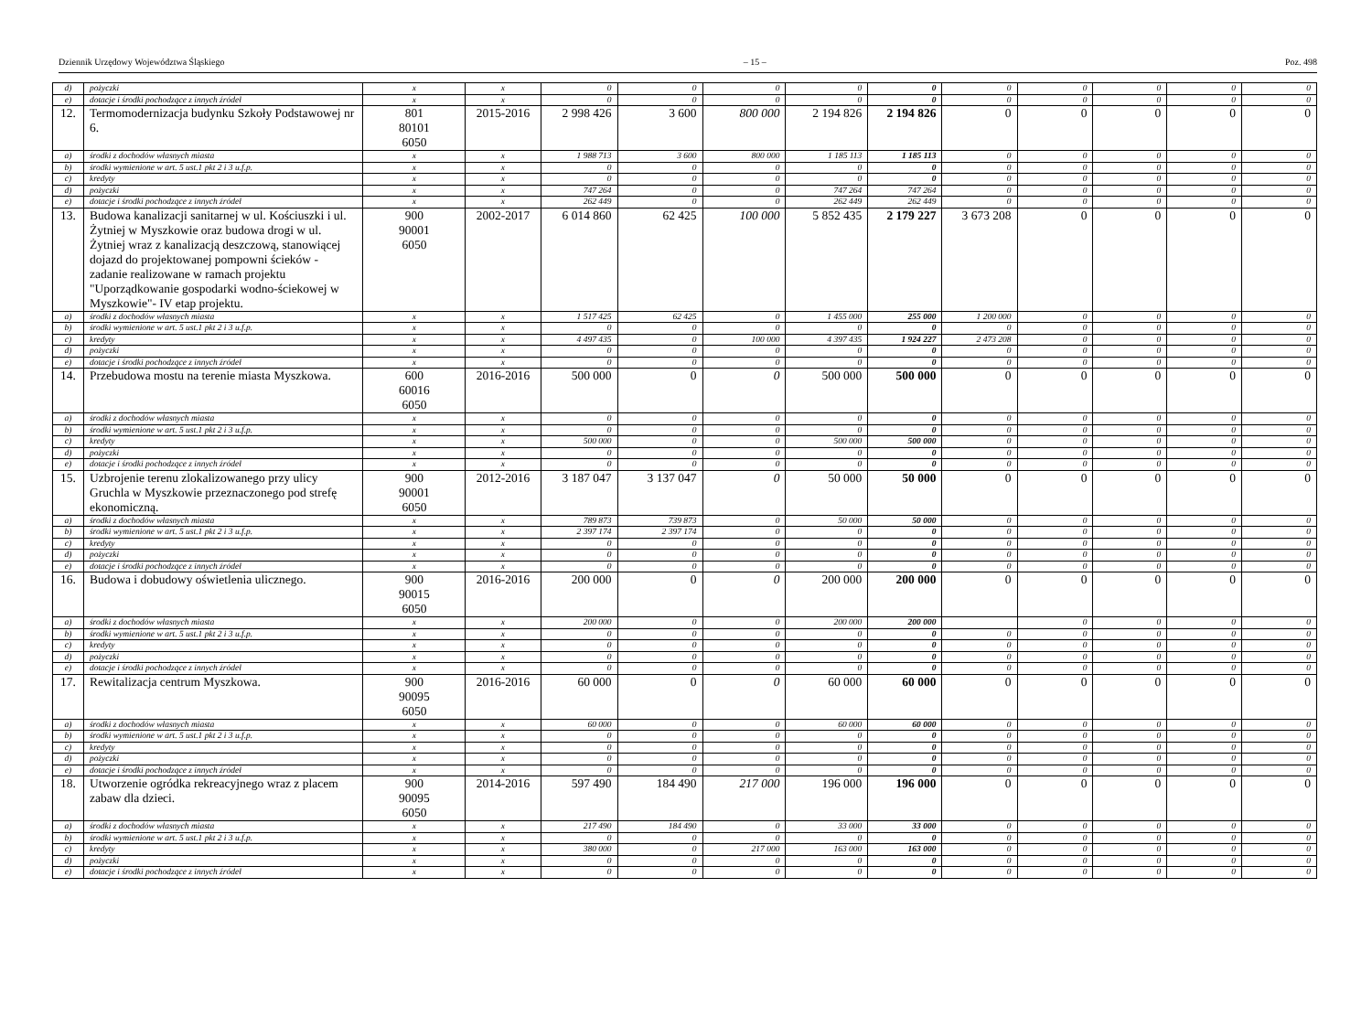Dziennik Urzędowy Województwa Śląskiego – 15 – Poz. 498
| d) | pożyczki | x | x | 0 | 0 | 0 | 0 | 0 | 0 | 0 | 0 | 0 | 0 |
| e) | dotacje i środki pochodzące z innych źródeł | x | x | 0 | 0 | 0 | 0 | 0 | 0 | 0 | 0 | 0 | 0 |
| 12. | Termomodernizacja budynku Szkoły Podstawowej nr 6. | 801 80101 6050 | 2015-2016 | 2 998 426 | 3 600 | 800 000 | 2 194 826 | 2 194 826 | 0 | 0 | 0 | 0 | 0 |
| a) | środki z dochodów własnych miasta | x | x | 1 988 713 | 3 600 | 800 000 | 1 185 113 | 1 185 113 | 0 | 0 | 0 | 0 | 0 |
| b) | środki wymienione w art. 5 ust.1 pkt 2 i 3 u.f.p. | x | x | 0 | 0 | 0 | 0 | 0 | 0 | 0 | 0 | 0 | 0 |
| c) | kredyty | x | x | 0 | 0 | 0 | 0 | 0 | 0 | 0 | 0 | 0 | 0 |
| d) | pożyczki | x | x | 747 264 | 0 | 0 | 747 264 | 747 264 | 0 | 0 | 0 | 0 | 0 |
| e) | dotacje i środki pochodzące z innych źródeł | x | x | 262 449 | 0 | 0 | 262 449 | 262 449 | 0 | 0 | 0 | 0 | 0 |
| 13. | Budowa kanalizacji sanitarnej w ul. Kościuszki i ul. Żytniej w Myszkowie oraz budowa drogi w ul. Żytniej wraz z kanalizacją deszczową, stanowiącej dojazd do projektowanej pompowni ścieków - zadanie realizowane w ramach projektu "Uporządkowanie gospodarki wodno-ściekowej w Myszkowie"- IV etap projektu. | 900 90001 6050 | 2002-2017 | 6 014 860 | 62 425 | 100 000 | 5 852 435 | 2 179 227 | 3 673 208 | 0 | 0 | 0 | 0 |
| a) | środki z dochodów własnych miasta | x | x | 1 517 425 | 62 425 | 0 | 1 455 000 | 255 000 | 1 200 000 | 0 | 0 | 0 | 0 |
| b) | środki wymienione w art. 5 ust.1 pkt 2 i 3 u.f.p. | x | x | 0 | 0 | 0 | 0 | 0 | 0 | 0 | 0 | 0 | 0 |
| c) | kredyty | x | x | 4 497 435 | 0 | 100 000 | 4 397 435 | 1 924 227 | 2 473 208 | 0 | 0 | 0 | 0 |
| d) | pożyczki | x | x | 0 | 0 | 0 | 0 | 0 | 0 | 0 | 0 | 0 | 0 |
| e) | dotacje i środki pochodzące z innych źródeł | x | x | 0 | 0 | 0 | 0 | 0 | 0 | 0 | 0 | 0 | 0 |
| 14. | Przebudowa mostu na terenie miasta Myszkowa. | 600 60016 6050 | 2016-2016 | 500 000 | 0 | 0 | 500 000 | 500 000 | 0 | 0 | 0 | 0 | 0 |
| a) | środki z dochodów własnych miasta | x | x | 0 | 0 | 0 | 0 | 0 | 0 | 0 | 0 | 0 | 0 |
| b) | środki wymienione w art. 5 ust.1 pkt 2 i 3 u.f.p. | x | x | 0 | 0 | 0 | 0 | 0 | 0 | 0 | 0 | 0 | 0 |
| c) | kredyty | x | x | 500 000 | 0 | 0 | 500 000 | 500 000 | 0 | 0 | 0 | 0 | 0 |
| d) | pożyczki | x | x | 0 | 0 | 0 | 0 | 0 | 0 | 0 | 0 | 0 | 0 |
| e) | dotacje i środki pochodzące z innych źródeł | x | x | 0 | 0 | 0 | 0 | 0 | 0 | 0 | 0 | 0 | 0 |
| 15. | Uzbrojenie terenu zlokalizowanego przy ulicy Gruchla w Myszkowie przeznaczonego pod strefę ekonomiczną. | 900 90001 6050 | 2012-2016 | 3 187 047 | 3 137 047 | 0 | 50 000 | 50 000 | 0 | 0 | 0 | 0 | 0 |
| a) | środki z dochodów własnych miasta | x | x | 789 873 | 739 873 | 0 | 50 000 | 50 000 | 0 | 0 | 0 | 0 | 0 |
| b) | środki wymienione w art. 5 ust.1 pkt 2 i 3 u.f.p. | x | x | 2 397 174 | 2 397 174 | 0 | 0 | 0 | 0 | 0 | 0 | 0 | 0 |
| c) | kredyty | x | x | 0 | 0 | 0 | 0 | 0 | 0 | 0 | 0 | 0 | 0 |
| d) | pożyczki | x | x | 0 | 0 | 0 | 0 | 0 | 0 | 0 | 0 | 0 | 0 |
| e) | dotacje i środki pochodzące z innych źródeł | x | x | 0 | 0 | 0 | 0 | 0 | 0 | 0 | 0 | 0 | 0 |
| 16. | Budowa i dobudowy oświetlenia ulicznego. | 900 90015 6050 | 2016-2016 | 200 000 | 0 | 0 | 200 000 | 200 000 | 0 | 0 | 0 | 0 | 0 |
| a) | środki z dochodów własnych miasta | x | x | 200 000 | 0 | 0 | 200 000 | 200 000 | | 0 | 0 | 0 | 0 |
| b) | środki wymienione w art. 5 ust.1 pkt 2 i 3 u.f.p. | x | x | 0 | 0 | 0 | 0 | 0 | 0 | 0 | 0 | 0 | 0 |
| c) | kredyty | x | x | 0 | 0 | 0 | 0 | 0 | 0 | 0 | 0 | 0 | 0 |
| d) | pożyczki | x | x | 0 | 0 | 0 | 0 | 0 | 0 | 0 | 0 | 0 | 0 |
| e) | dotacje i środki pochodzące z innych źródeł | x | x | 0 | 0 | 0 | 0 | 0 | 0 | 0 | 0 | 0 | 0 |
| 17. | Rewitalizacja centrum Myszkowa. | 900 90095 6050 | 2016-2016 | 60 000 | 0 | 0 | 60 000 | 60 000 | 0 | 0 | 0 | 0 | 0 |
| a) | środki z dochodów własnych miasta | x | x | 60 000 | 0 | 0 | 60 000 | 60 000 | 0 | 0 | 0 | 0 | 0 |
| b) | środki wymienione w art. 5 ust.1 pkt 2 i 3 u.f.p. | x | x | 0 | 0 | 0 | 0 | 0 | 0 | 0 | 0 | 0 | 0 |
| c) | kredyty | x | x | 0 | 0 | 0 | 0 | 0 | 0 | 0 | 0 | 0 | 0 |
| d) | pożyczki | x | x | 0 | 0 | 0 | 0 | 0 | 0 | 0 | 0 | 0 | 0 |
| e) | dotacje i środki pochodzące z innych źródeł | x | x | 0 | 0 | 0 | 0 | 0 | 0 | 0 | 0 | 0 | 0 |
| 18. | Utworzenie ogródka rekreacyjnego wraz z placem zabaw dla dzieci. | 900 90095 6050 | 2014-2016 | 597 490 | 184 490 | 217 000 | 196 000 | 196 000 | 0 | 0 | 0 | 0 | 0 |
| a) | środki z dochodów własnych miasta | x | x | 217 490 | 184 490 | 0 | 33 000 | 33 000 | 0 | 0 | 0 | 0 | 0 |
| b) | środki wymienione w art. 5 ust.1 pkt 2 i 3 u.f.p. | x | x | 0 | 0 | 0 | 0 | 0 | 0 | 0 | 0 | 0 | 0 |
| c) | kredyty | x | x | 380 000 | 0 | 217 000 | 163 000 | 163 000 | 0 | 0 | 0 | 0 | 0 |
| d) | pożyczki | x | x | 0 | 0 | 0 | 0 | 0 | 0 | 0 | 0 | 0 | 0 |
| e) | dotacje i środki pochodzące z innych źródeł | x | x | 0 | 0 | 0 | 0 | 0 | 0 | 0 | 0 | 0 | 0 |